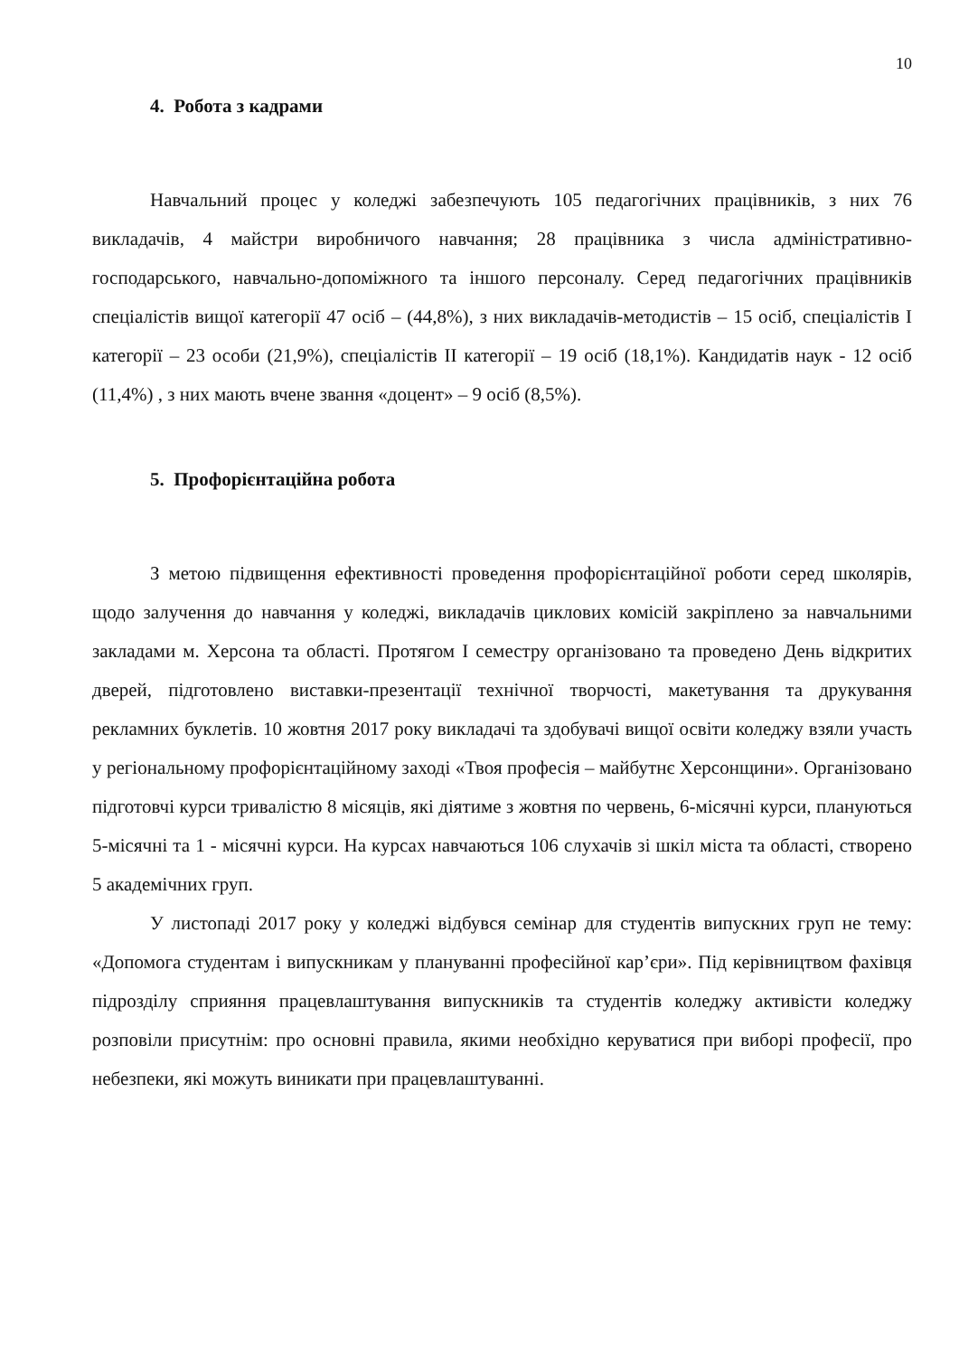10
4. Робота з кадрами
Навчальний процес у коледжі забезпечують 105 педагогічних працівників, з них 76 викладачів, 4 майстри виробничого навчання; 28 працівника з числа адміністративно-господарського, навчально-допоміжного та іншого персоналу. Серед педагогічних працівників спеціалістів вищої категорії 47 осіб – (44,8%), з них викладачів-методистів – 15 осіб, спеціалістів I категорії – 23 особи (21,9%), спеціалістів II категорії – 19 осіб (18,1%). Кандидатів наук - 12 осіб (11,4%) , з них мають вчене звання «доцент» – 9 осіб (8,5%).
5. Профорієнтаційна робота
З метою підвищення ефективності проведення профорієнтаційної роботи серед школярів, щодо залучення до навчання у коледжі, викладачів циклових комісій закріплено за навчальними закладами м. Херсона та області. Протягом І семестру організовано та проведено День відкритих дверей, підготовлено виставки-презентації технічної творчості, макетування та друкування рекламних буклетів. 10 жовтня 2017 року викладачі та здобувачі вищої освіти коледжу взяли участь у регіональному профорієнтаційному заході «Твоя професія – майбутнє Херсонщини». Організовано підготовчі курси тривалістю 8 місяців, які діятиме з жовтня по червень, 6-місячні курси, плануються 5-місячні та 1 - місячні курси. На курсах навчаються 106 слухачів зі шкіл міста та області, створено 5 академічних груп.
У листопаді 2017 року у коледжі відбувся семінар для студентів випускних груп не тему: «Допомога студентам і випускникам у плануванні професійної кар’єри». Під керівництвом фахівця підрозділу сприяння працевлаштування випускників та студентів коледжу активісти коледжу розповіли присутнім: про основні правила, якими необхідно керуватися при виборі професії, про небезпеки, які можуть виникати при працевлаштуванні.